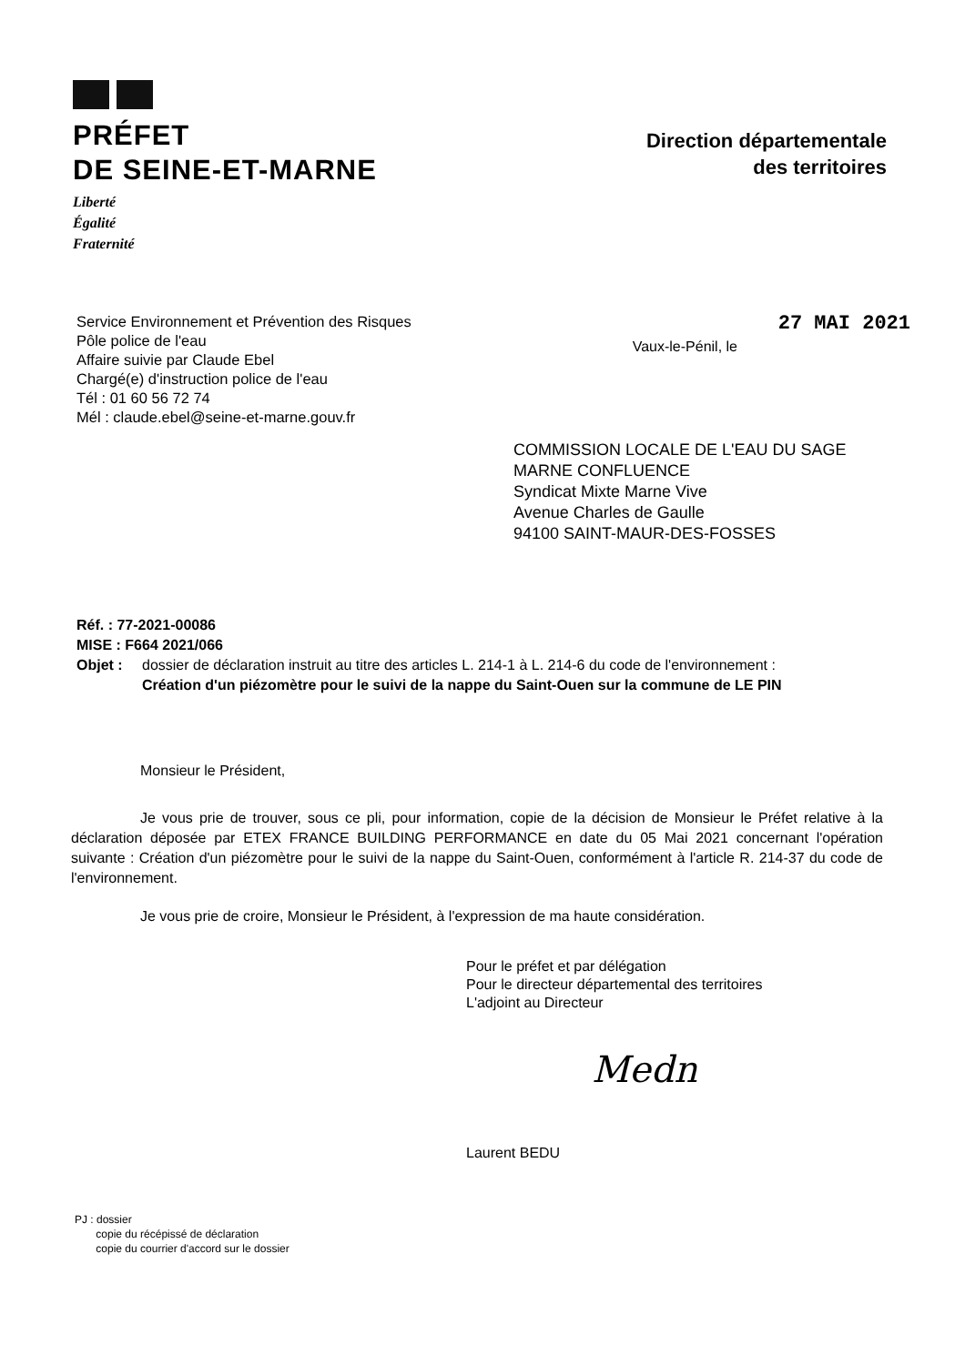PRÉFET
DE SEINE-ET-MARNE
Liberté
Égalité
Fraternité
Direction départementale
des territoires
Service Environnement et Prévention des Risques
Pôle police de l'eau
Affaire suivie par Claude Ebel
Chargé(e) d'instruction police de l'eau
Tél : 01 60 56 72 74
Mél : claude.ebel@seine-et-marne.gouv.fr
27 MAI 2021
Vaux-le-Pénil, le
COMMISSION LOCALE DE L'EAU DU SAGE
MARNE CONFLUENCE
Syndicat Mixte Marne Vive
Avenue Charles de Gaulle
94100 SAINT-MAUR-DES-FOSSES
Réf. : 77-2021-00086
MISE : F664 2021/066
Objet : dossier de déclaration instruit au titre des articles L. 214-1 à L. 214-6 du code de l'environnement :
Création d'un piézomètre pour le suivi de la nappe du Saint-Ouen sur la commune de LE PIN
Monsieur le Président,
Je vous prie de trouver, sous ce pli, pour information, copie de la décision de Monsieur le Préfet relative à la déclaration déposée par ETEX FRANCE BUILDING PERFORMANCE en date du 05 Mai 2021 concernant l'opération suivante : Création d'un piézomètre pour le suivi de la nappe du Saint-Ouen, conformément à l'article R. 214-37 du code de l'environnement.
Je vous prie de croire, Monsieur le Président, à l'expression de ma haute considération.
Pour le préfet et par délégation
Pour le directeur départemental des territoires
L'adjoint au Directeur
Medn
Laurent BEDU
PJ : dossier
copie du récépissé de déclaration
copie du courrier d'accord sur le dossier